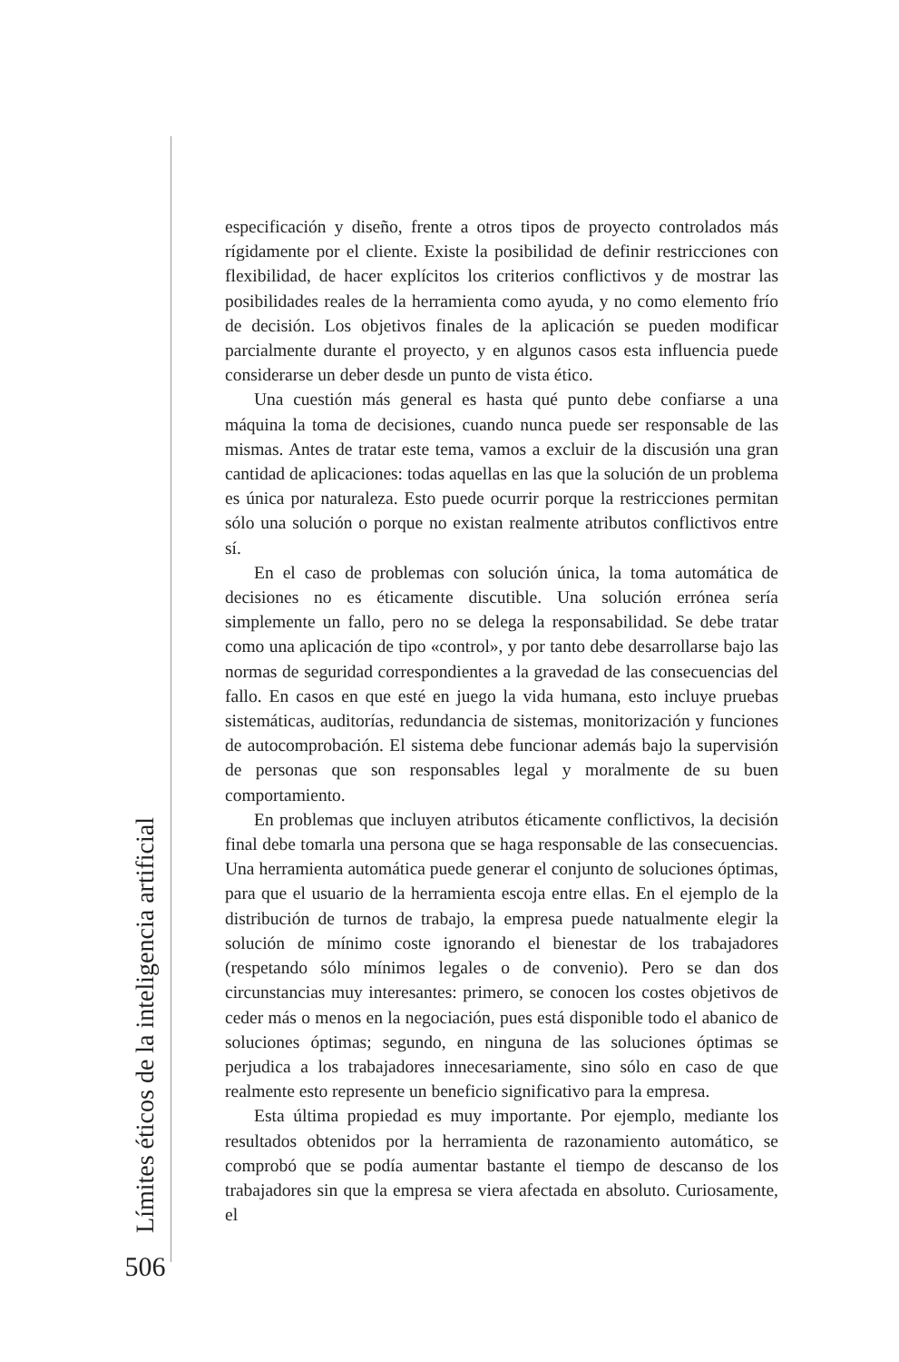especificación y diseño, frente a otros tipos de proyecto controlados más rígidamente por el cliente. Existe la posibilidad de definir restricciones con flexibilidad, de hacer explícitos los criterios conflictivos y de mostrar las posibilidades reales de la herramienta como ayuda, y no como elemento frío de decisión. Los objetivos finales de la aplicación se pueden modificar parcialmente durante el proyecto, y en algunos casos esta influencia puede considerarse un deber desde un punto de vista ético.
Una cuestión más general es hasta qué punto debe confiarse a una máquina la toma de decisiones, cuando nunca puede ser responsable de las mismas. Antes de tratar este tema, vamos a excluir de la discusión una gran cantidad de aplicaciones: todas aquellas en las que la solución de un problema es única por naturaleza. Esto puede ocurrir porque la restricciones permitan sólo una solución o porque no existan realmente atributos conflictivos entre sí.
En el caso de problemas con solución única, la toma automática de decisiones no es éticamente discutible. Una solución errónea sería simplemente un fallo, pero no se delega la responsabilidad. Se debe tratar como una aplicación de tipo «control», y por tanto debe desarrollarse bajo las normas de seguridad correspondientes a la gravedad de las consecuencias del fallo. En casos en que esté en juego la vida humana, esto incluye pruebas sistemáticas, auditorías, redundancia de sistemas, monitorización y funciones de autocomprobación. El sistema debe funcionar además bajo la supervisión de personas que son responsables legal y moralmente de su buen comportamiento.
En problemas que incluyen atributos éticamente conflictivos, la decisión final debe tomarla una persona que se haga responsable de las consecuencias. Una herramienta automática puede generar el conjunto de soluciones óptimas, para que el usuario de la herramienta escoja entre ellas. En el ejemplo de la distribución de turnos de trabajo, la empresa puede natualmente elegir la solución de mínimo coste ignorando el bienestar de los trabajadores (respetando sólo mínimos legales o de convenio). Pero se dan dos circunstancias muy interesantes: primero, se conocen los costes objetivos de ceder más o menos en la negociación, pues está disponible todo el abanico de soluciones óptimas; segundo, en ninguna de las soluciones óptimas se perjudica a los trabajadores innecesariamente, sino sólo en caso de que realmente esto represente un beneficio significativo para la empresa.
Esta última propiedad es muy importante. Por ejemplo, mediante los resultados obtenidos por la herramienta de razonamiento automático, se comprobó que se podía aumentar bastante el tiempo de descanso de los trabajadores sin que la empresa se viera afectada en absoluto. Curiosamente, el
Límites éticos de la inteligencia artificial
506